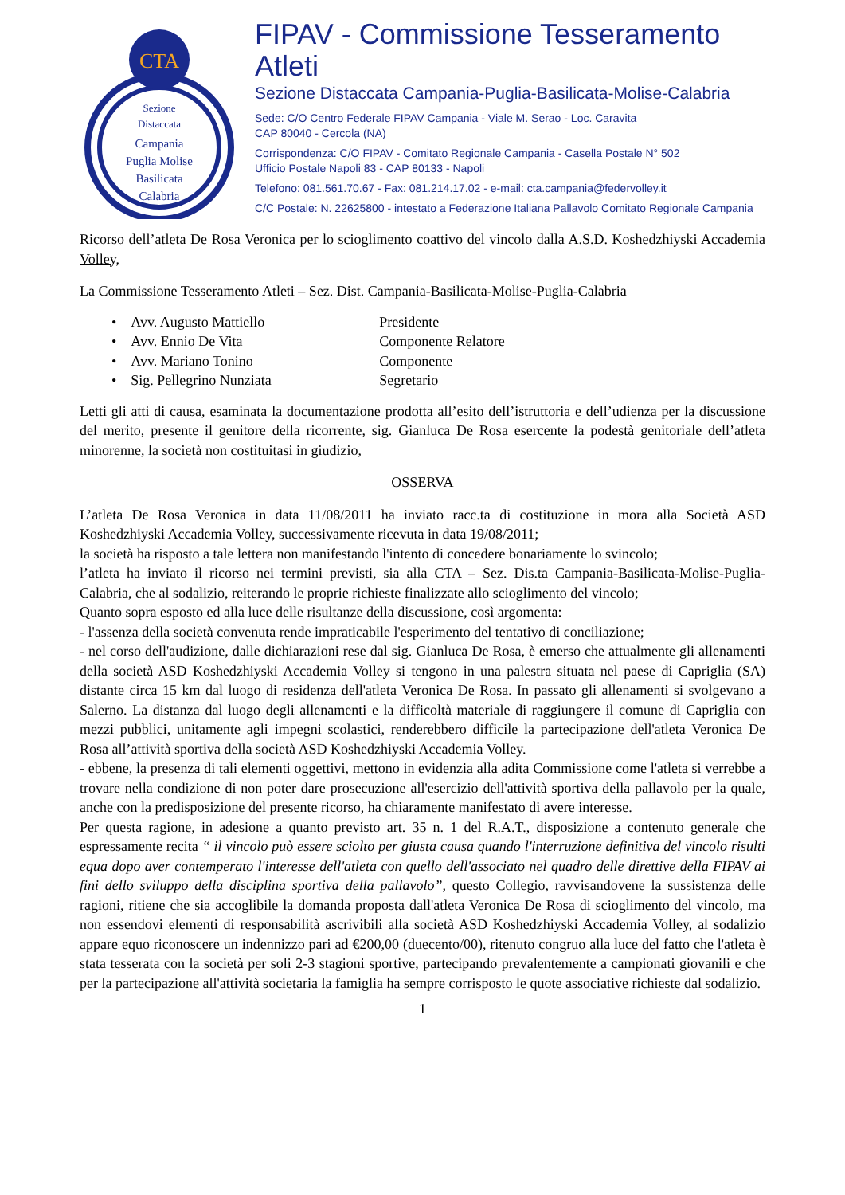CTA
Sezione
Distaccata
Campania
Puglia Molise
Basilicata
Calabria
FIPAV - Commissione Tesseramento Atleti
Sezione Distaccata Campania-Puglia-Basilicata-Molise-Calabria
Sede: C/O Centro Federale FIPAV Campania - Viale M. Serao - Loc. Caravita
CAP 80040 - Cercola (NA)
Corrispondenza: C/O FIPAV - Comitato Regionale Campania - Casella Postale N° 502
Ufficio Postale Napoli 83 - CAP 80133 - Napoli
Telefono: 081.561.70.67 - Fax: 081.214.17.02 - e-mail: cta.campania@federvolley.it
C/C Postale: N. 22625800 - intestato a Federazione Italiana Pallavolo Comitato Regionale Campania
Ricorso dell’atleta De Rosa Veronica per lo scioglimento coattivo del vincolo dalla A.S.D. Koshedzhiyski Accademia Volley,
La Commissione Tesseramento Atleti – Sez. Dist. Campania-Basilicata-Molise-Puglia-Calabria
• Avv. Augusto Mattiello Presidente
• Avv. Ennio De Vita Componente Relatore
• Avv. Mariano Tonino Componente
• Sig. Pellegrino Nunziata Segretario
Letti gli atti di causa, esaminata la documentazione prodotta all’esito dell’istruttoria e dell’udienza per la discussione del merito, presente il genitore della ricorrente, sig. Gianluca De Rosa esercente la podestà genitoriale dell’atleta minorenne, la società non costituitasi in giudizio,
OSSERVA
L’atleta De Rosa Veronica in data 11/08/2011 ha inviato racc.ta di costituzione in mora alla Società ASD Koshedzhiyski Accademia Volley, successivamente ricevuta in data 19/08/2011;
la società ha risposto a tale lettera non manifestando l'intento di concedere bonariamente lo svincolo;
l’atleta ha inviato il ricorso nei termini previsti, sia alla CTA – Sez. Dis.ta Campania-Basilicata-Molise-Puglia-Calabria, che al sodalizio, reiterando le proprie richieste finalizzate allo scioglimento del vincolo;
Quanto sopra esposto ed alla luce delle risultanze della discussione, così argomenta:
- l'assenza della società convenuta rende impraticabile l'esperimento del tentativo di conciliazione;
- nel corso dell'audizione, dalle dichiarazioni rese dal sig. Gianluca De Rosa, è emerso che attualmente gli allenamenti della società ASD Koshedzhiyski Accademia Volley si tengono in una palestra situata nel paese di Capriglia (SA) distante circa 15 km dal luogo di residenza dell'atleta Veronica De Rosa. In passato gli allenamenti si svolgevano a Salerno. La distanza dal luogo degli allenamenti e la difficoltà materiale di raggiungere il comune di Capriglia con mezzi pubblici, unitamente agli impegni scolastici, renderebbero difficile la partecipazione dell'atleta Veronica De Rosa all’attività sportiva della società ASD Koshedzhiyski Accademia Volley.
- ebbene, la presenza di tali elementi oggettivi, mettono in evidenzia alla adita Commissione come l'atleta si verrebbe a trovare nella condizione di non poter dare prosecuzione all'esercizio dell'attività sportiva della pallavolo per la quale, anche con la predisposizione del presente ricorso, ha chiaramente manifestato di avere interesse.
Per questa ragione, in adesione a quanto previsto art. 35 n. 1 del R.A.T., disposizione a contenuto generale che espressamente recita “ il vincolo può essere sciolto per giusta causa quando l'interruzione definitiva del vincolo risulti equa dopo aver contemperato l'interesse dell'atleta con quello dell'associato nel quadro delle direttive della FIPAV ai fini dello sviluppo della disciplina sportiva della pallavolo”, questo Collegio, ravvisandovene la sussistenza delle ragioni, ritiene che sia accoglibile la domanda proposta dall'atleta Veronica De Rosa di scioglimento del vincolo, ma non essendovi elementi di responsabilità ascrivibili alla società ASD Koshedzhiyski Accademia Volley, al sodalizio appare equo riconoscere un indennizzo pari ad €200,00 (duecento/00), ritenuto congruo alla luce del fatto che l'atleta è stata tesserata con la società per soli 2-3 stagioni sportive, partecipando prevalentemente a campionati giovanili e che per la partecipazione all'attività societaria la famiglia ha sempre corrisposto le quote associative richieste dal sodalizio.
1